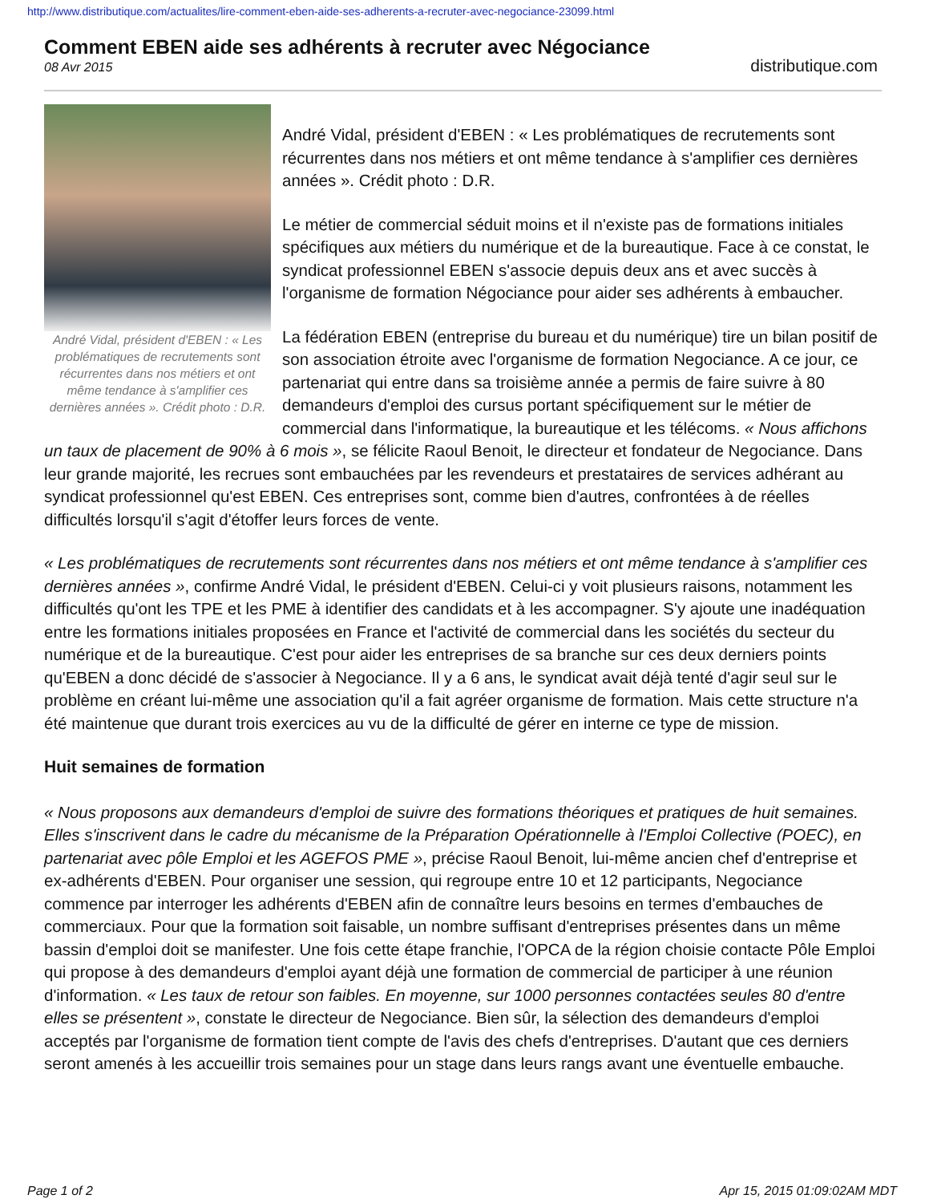http://www.distributique.com/actualites/lire-comment-eben-aide-ses-adherents-a-recruter-avec-negociance-23099.html
Comment EBEN aide ses adhérents à recruter avec Négociance
08 Avr 2015
distributique.com
André Vidal, président d'EBEN : « Les problématiques de recrutements sont récurrentes dans nos métiers et ont même tendance à s'amplifier ces dernières années ». Crédit photo : D.R.
André Vidal, président d'EBEN : « Les problématiques de recrutements sont récurrentes dans nos métiers et ont même tendance à s'amplifier ces dernières années ». Crédit photo : D.R.
Le métier de commercial séduit moins et il n'existe pas de formations initiales spécifiques aux métiers du numérique et de la bureautique. Face à ce constat, le syndicat professionnel EBEN s'associe depuis deux ans et avec succès à l'organisme de formation Négociance pour aider ses adhérents à embaucher.
La fédération EBEN (entreprise du bureau et du numérique) tire un bilan positif de son association étroite avec l'organisme de formation Negociance. A ce jour, ce partenariat qui entre dans sa troisième année a permis de faire suivre à 80 demandeurs d'emploi des cursus portant spécifiquement sur le métier de commercial dans l'informatique, la bureautique et les télécoms. « Nous affichons un taux de placement de 90% à 6 mois », se félicite Raoul Benoit, le directeur et fondateur de Negociance. Dans leur grande majorité, les recrues sont embauchées par les revendeurs et prestataires de services adhérant au syndicat professionnel qu'est EBEN. Ces entreprises sont, comme bien d'autres, confrontées à de réelles difficultés lorsqu'il s'agit d'étoffer leurs forces de vente.
« Les problématiques de recrutements sont récurrentes dans nos métiers et ont même tendance à s'amplifier ces dernières années », confirme André Vidal, le président d'EBEN. Celui-ci y voit plusieurs raisons, notamment les difficultés qu'ont les TPE et les PME à identifier des candidats et à les accompagner. S'y ajoute une inadéquation entre les formations initiales proposées en France et l'activité de commercial dans les sociétés du secteur du numérique et de la bureautique. C'est pour aider les entreprises de sa branche sur ces deux derniers points qu'EBEN a donc décidé de s'associer à Negociance. Il y a 6 ans, le syndicat avait déjà tenté d'agir seul sur le problème en créant lui-même une association qu'il a fait agréer organisme de formation. Mais cette structure n'a été maintenue que durant trois exercices au vu de la difficulté de gérer en interne ce type de mission.
Huit semaines de formation
« Nous proposons aux demandeurs d'emploi de suivre des formations théoriques et pratiques de huit semaines. Elles s'inscrivent dans le cadre du mécanisme de la Préparation Opérationnelle à l'Emploi Collective (POEC), en partenariat avec pôle Emploi et les AGEFOS PME », précise Raoul Benoit, lui-même ancien chef d'entreprise et ex-adhérents d'EBEN. Pour organiser une session, qui regroupe entre 10 et 12 participants, Negociance commence par interroger les adhérents d'EBEN afin de connaître leurs besoins en termes d'embauches de commerciaux. Pour que la formation soit faisable, un nombre suffisant d'entreprises présentes dans un même bassin d'emploi doit se manifester. Une fois cette étape franchie, l'OPCA de la région choisie contacte Pôle Emploi qui propose à des demandeurs d'emploi ayant déjà une formation de commercial de participer à une réunion d'information. « Les taux de retour son faibles. En moyenne, sur 1000 personnes contactées seules 80 d'entre elles se présentent », constate le directeur de Negociance. Bien sûr, la sélection des demandeurs d'emploi acceptés par l'organisme de formation tient compte de l'avis des chefs d'entreprises. D'autant que ces derniers seront amenés à les accueillir trois semaines pour un stage dans leurs rangs avant une éventuelle embauche.
Page 1 of 2 Apr 15, 2015 01:09:02AM MDT